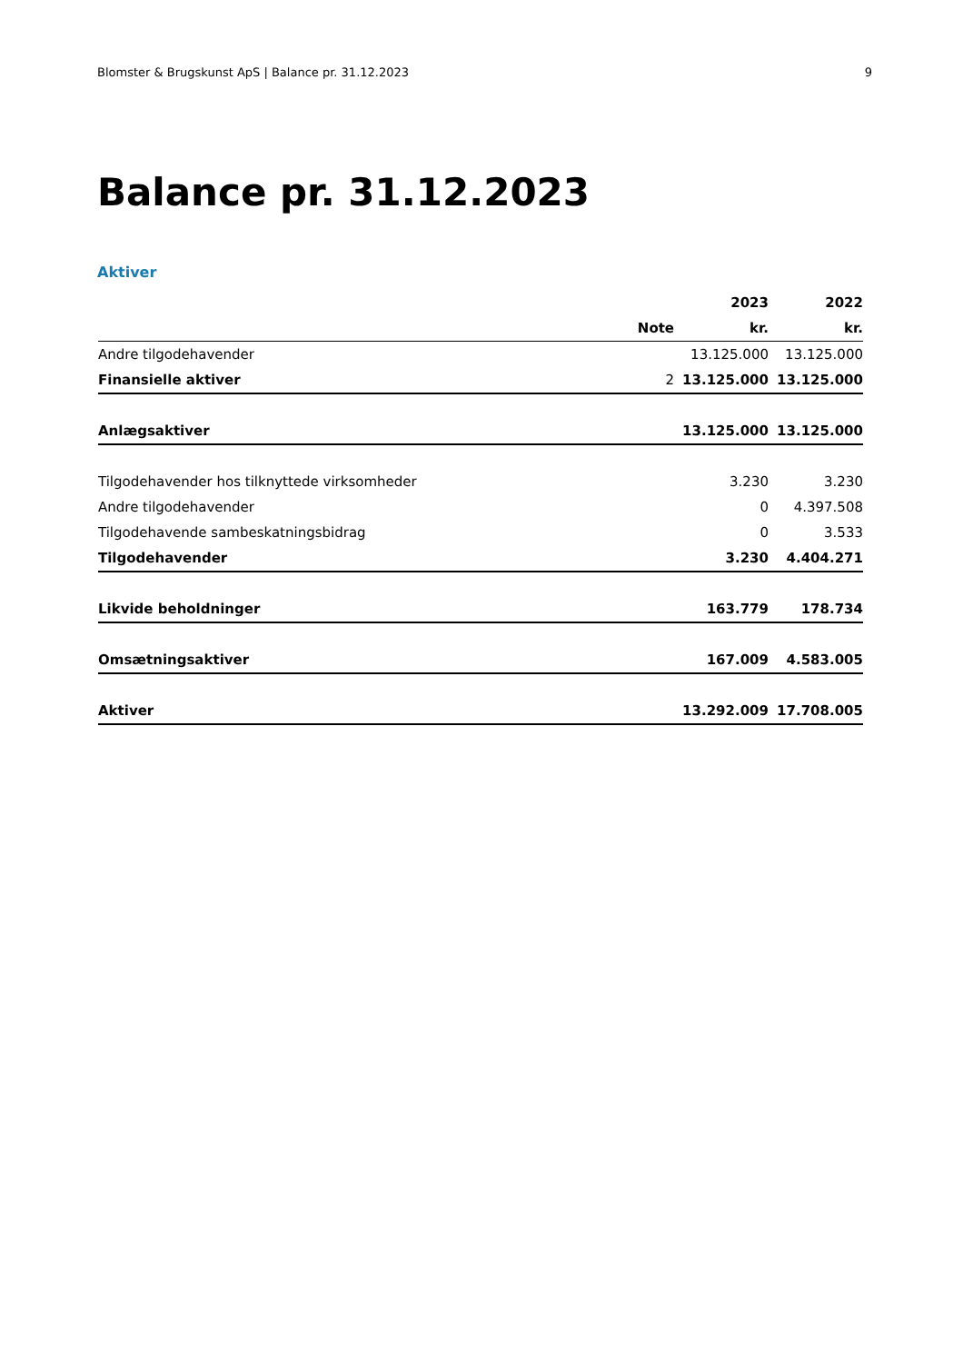Blomster & Brugskunst ApS | Balance pr. 31.12.2023 9
Balance pr. 31.12.2023
Aktiver
| | | 2023 | 2022 |
| --- | --- | --- | --- |
| | Note | kr. | kr. |
| Andre tilgodehavender | | 13.125.000 | 13.125.000 |
| Finansielle aktiver | 2 | 13.125.000 | 13.125.000 |
| Anlægsaktiver | | 13.125.000 | 13.125.000 |
| Tilgodehavender hos tilknyttede virksomheder | | 3.230 | 3.230 |
| Andre tilgodehavender | | 0 | 4.397.508 |
| Tilgodehavende sambeskatningsbidrag | | 0 | 3.533 |
| Tilgodehavender | | 3.230 | 4.404.271 |
| Likvide beholdninger | | 163.779 | 178.734 |
| Omsætningsaktiver | | 167.009 | 4.583.005 |
| Aktiver | | 13.292.009 | 17.708.005 |